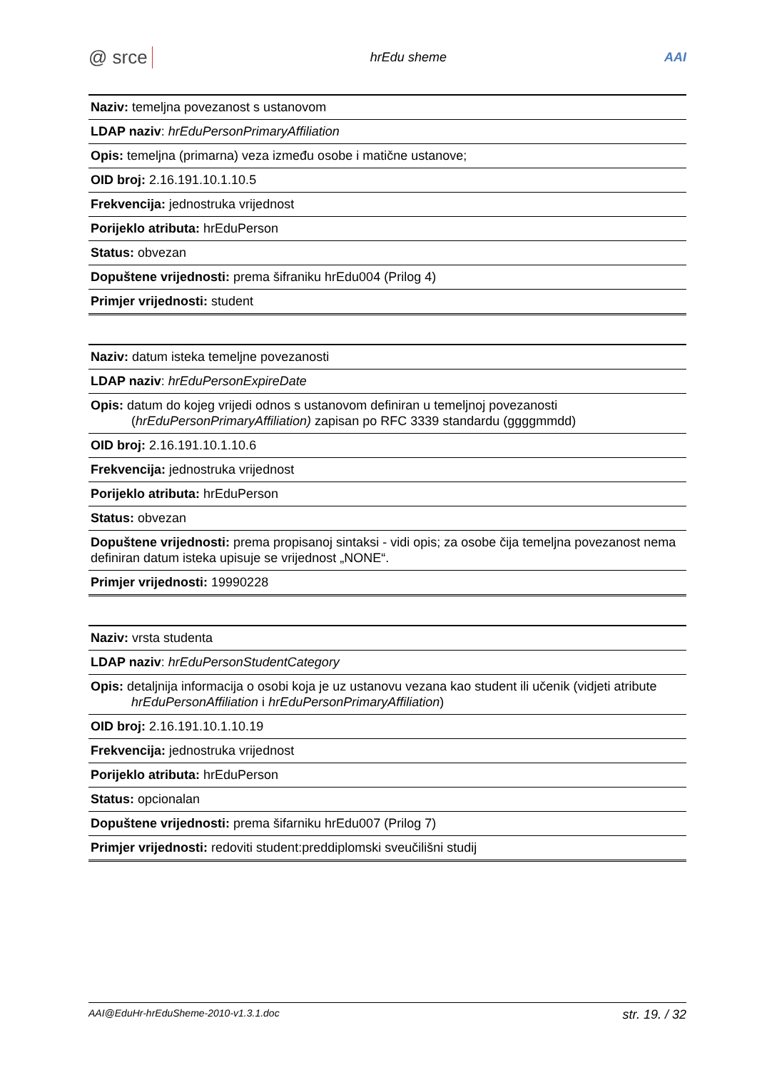@ srce hrEdu sheme AAI
| Naziv: temeljna povezanost s ustanovom |
| LDAP naziv : hrEduPersonPrimaryAffiliation |
| Opis: temeljna (primarna) veza između osobe i matične ustanove; |
| OID broj: 2.16.191.10.1.10.5 |
| Frekvencija: jednostruka vrijednost |
| Porijeklo atributa: hrEduPerson |
| Status: obvezan |
| Dopuštene vrijednosti: prema šifraniku hrEdu004 (Prilog 4) |
| Primjer vrijednosti: student |
| Naziv: datum isteka temeljne povezanosti |
| LDAP naziv : hrEduPersonExpireDate |
| Opis: datum do kojeg vrijedi odnos s ustanovom definiran u temeljnoj povezanosti ( hrEduPersonPrimaryAffiliation) zapisan po RFC 3339 standardu (ggggmmdd) |
| OID broj: 2.16.191.10.1.10.6 |
| Frekvencija: jednostruka vrijednost |
| Porijeklo atributa: hrEduPerson |
| Status: obvezan |
| Dopuštene vrijednosti: prema propisanoj sintaksi - vidi opis; za osobe čija temeljna povezanost nema definiran datum isteka upisuje se vrijednost „NONE“. |
| Primjer vrijednosti: 19990228 |
| Naziv: vrsta studenta |
| LDAP naziv : hrEduPersonStudentCategory |
| Opis: detaljnija informacija o osobi koja je uz ustanovu vezana kao student ili učenik (vidjeti atribute hrEduPersonAffiliation i hrEduPersonPrimaryAffiliation ) |
| OID broj: 2.16.191.10.1.10.19 |
| Frekvencija: jednostruka vrijednost |
| Porijeklo atributa: hrEduPerson |
| Status: opcionalan |
| Dopuštene vrijednosti: prema šifarniku hrEdu007 (Prilog 7) |
| Primjer vrijednosti: redoviti student:preddiplomski sveučilišni studij |
AAI@EduHr-hrEduSheme-2010-v1.3.1.doc str. 19. / 32